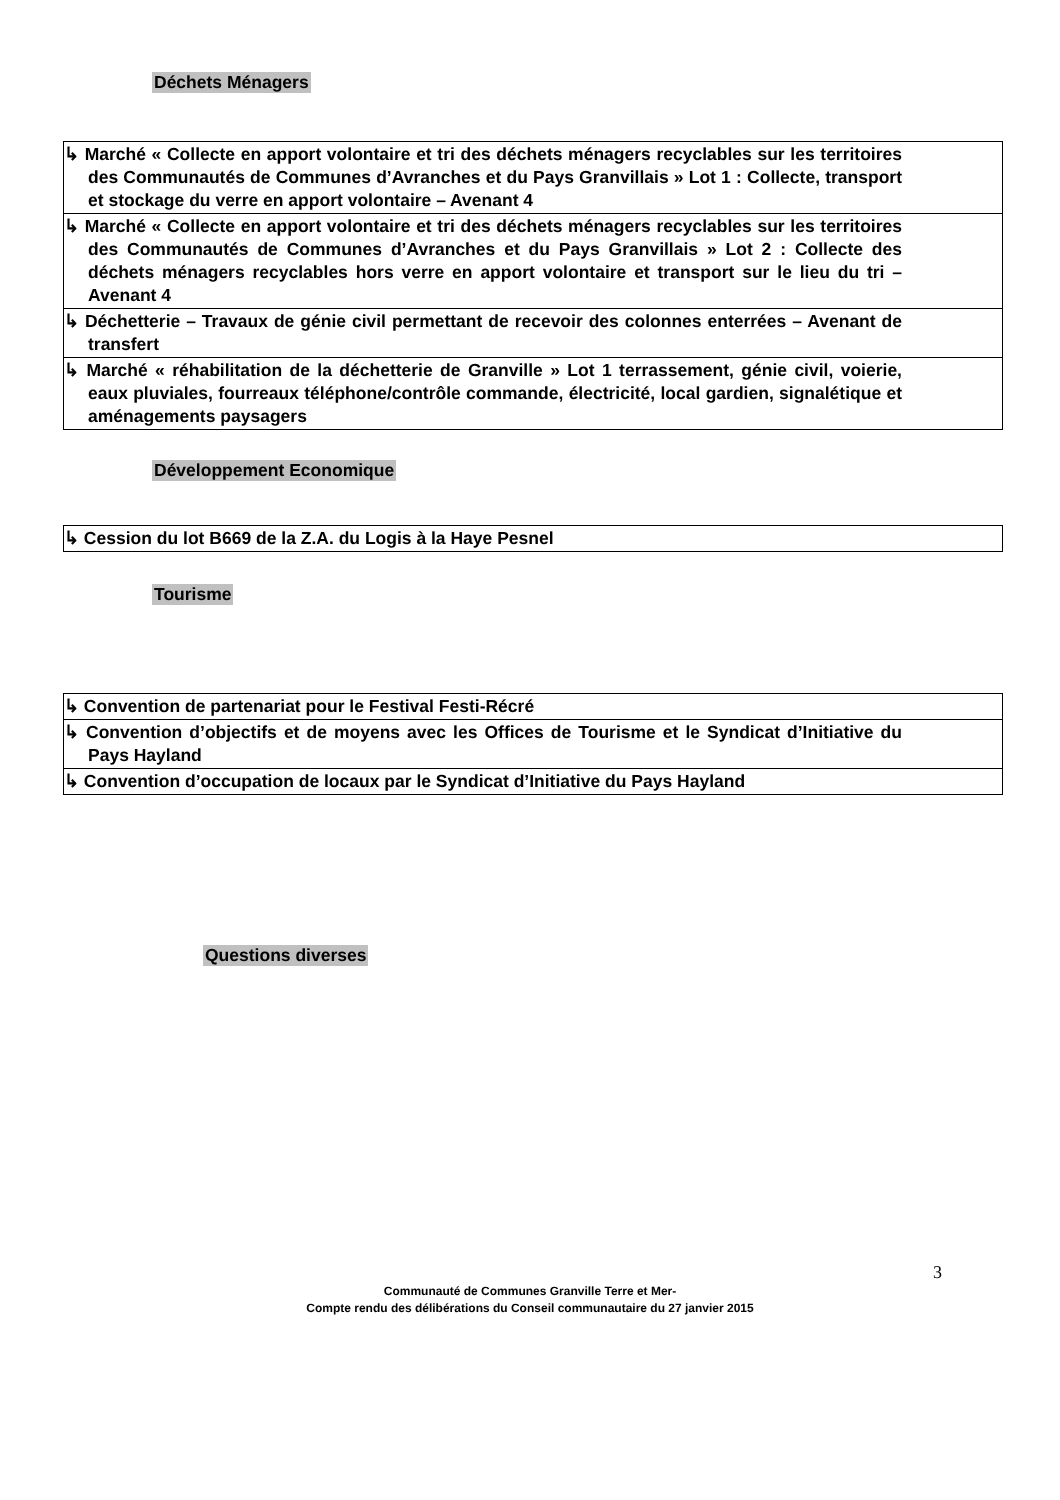Déchets Ménagers
| ↳ Marché « Collecte en apport volontaire et tri des déchets ménagers recyclables sur les territoires des Communautés de Communes d’Avranches et du Pays Granvillais » Lot 1 : Collecte, transport et stockage du verre en apport volontaire – Avenant 4 |
| ↳ Marché « Collecte en apport volontaire et tri des déchets ménagers recyclables sur les territoires des Communautés de Communes d’Avranches et du Pays Granvillais » Lot 2 : Collecte des déchets ménagers recyclables hors verre en apport volontaire et transport sur le lieu du tri – Avenant 4 |
| ↳ Déchetterie – Travaux de génie civil permettant de recevoir des colonnes enterrées – Avenant de transfert |
| ↳ Marché « réhabilitation de la déchetterie de Granville » Lot 1 terrassement, génie civil, voierie, eaux pluviales, fourreaux téléphone/contrôle commande, électricité, local gardien, signalétique et aménagements paysagers |
Développement Economique
| ↳ Cession du lot B669 de la Z.A. du Logis à la Haye Pesnel |
Tourisme
| ↳ Convention de partenariat pour le Festival Festi-Récré |
| ↳ Convention d’objectifs et de moyens avec les Offices de Tourisme et le Syndicat d’Initiative du Pays Hayland |
| ↳ Convention d’occupation de locaux par le Syndicat d’Initiative du Pays Hayland |
Questions diverses
3
Communauté de Communes Granville Terre et Mer-
Compte rendu des délibérations du Conseil communautaire du 27 janvier 2015